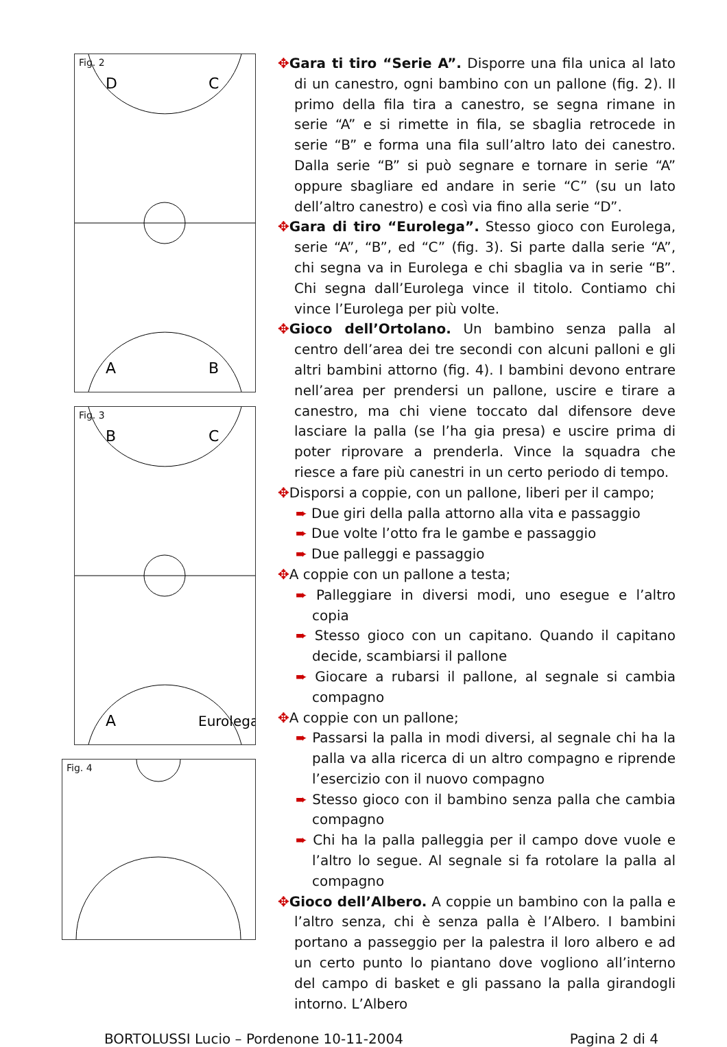Fig. 2
D
C
A
B
Fig. 3
B
C
A
Eurolega
Fig. 4
✥Gara ti tiro “Serie A”. Disporre una fila unica al lato di un canestro, ogni bambino con un pallone (fig. 2). Il primo della fila tira a canestro, se segna rimane in serie “A” e si rimette in fila, se sbaglia retrocede in serie “B” e forma una fila sull’altro lato dei canestro. Dalla serie “B” si può segnare e tornare in serie “A” oppure sbagliare ed andare in serie “C” (su un lato dell’altro canestro) e così via fino alla serie “D”.
✥Gara di tiro “Eurolega”. Stesso gioco con Eurolega, serie “A”, “B”, ed “C” (fig. 3). Si parte dalla serie “A”, chi segna va in Eurolega e chi sbaglia va in serie “B”. Chi segna dall’Eurolega vince il titolo. Contiamo chi vince l’Eurolega per più volte.
✥Gioco dell’Ortolano. Un bambino senza palla al centro dell’area dei tre secondi con alcuni palloni e gli altri bambini attorno (fig. 4). I bambini devono entrare nell’area per prendersi un pallone, uscire e tirare a canestro, ma chi viene toccato dal difensore deve lasciare la palla (se l’ha gia presa) e uscire prima di poter riprovare a prenderla. Vince la squadra che riesce a fare più canestri in un certo periodo di tempo.
✥Disporsi a coppie, con un pallone, liberi per il campo;
➨ Due giri della palla attorno alla vita e passaggio
➨ Due volte l’otto fra le gambe e passaggio
➨ Due palleggi e passaggio
✥A coppie con un pallone a testa;
➨ Palleggiare in diversi modi, uno esegue e l’altro copia
➨ Stesso gioco con un capitano. Quando il capitano decide, scambiarsi il pallone
➨ Giocare a rubarsi il pallone, al segnale si cambia compagno
✥A coppie con un pallone;
➨ Passarsi la palla in modi diversi, al segnale chi ha la palla va alla ricerca di un altro compagno e riprende l’esercizio con il nuovo compagno
➨ Stesso gioco con il bambino senza palla che cambia compagno
➨ Chi ha la palla palleggia per il campo dove vuole e l’altro lo segue. Al segnale si fa rotolare la palla al compagno
✥Gioco dell’Albero. A coppie un bambino con la palla e l’altro senza, chi è senza palla è l’Albero. I bambini portano a passeggio per la palestra il loro albero e ad un certo punto lo piantano dove vogliono all’interno del campo di basket e gli passano la palla girandogli intorno. L’Albero
BORTOLUSSI Lucio – Pordenone 10-11-2004 Pagina 2 di 4